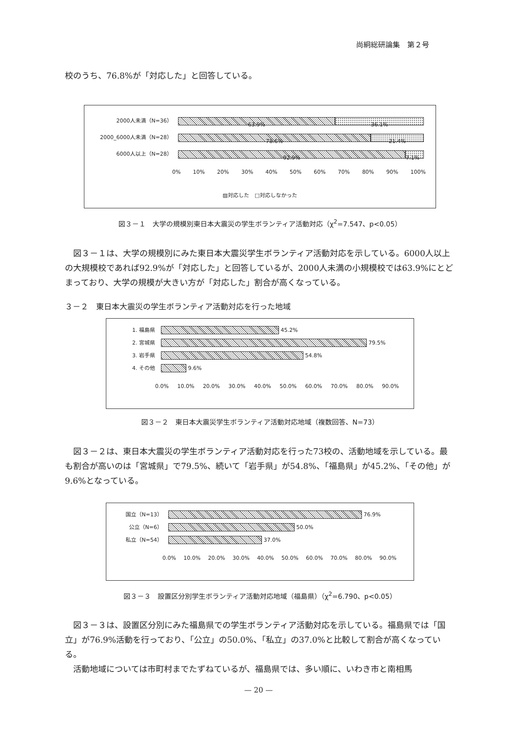尚絅総研論集　第２号
校のうち、76.8%が「対応した」と回答している。
2000人未満（N=36）
63.9% 36.1%
2000_6000人未満（N=28）
78.6% 21.4%
6000人以上（N=28）
92.9% 7.1%
0% 10% 20% 30% 40% 50% 60% 70% 80% 90% 100%
▨対応した　□対応しなかった
図３－１　大学の規模別東日本大震災の学生ボランティア活動対応（χ<sup>2</sup>=7.547、p<0.05）
　図３－１は、大学の規模別にみた東日本大震災学生ボランティア活動対応を示している。6000人以上の大規模校であれば92.9%が「対応した」と回答しているが、2000人未満の小規模校では63.9%にとどまっており、大学の規模が大きい方が「対応した」割合が高くなっている。
３－２　東日本大震災の学生ボランティア活動対応を行った地域
1. 福島県
45.2%
2. 宮城県
79.5%
3. 岩手県
54.8%
4. その他
9.6%
0.0% 10.0% 20.0% 30.0% 40.0% 50.0% 60.0% 70.0% 80.0% 90.0%
図３－２　東日本大震災学生ボランティア活動対応地域（複数回答、N=73）
　図３－２は、東日本大震災の学生ボランティア活動対応を行った73校の、活動地域を示している。最も割合が高いのは「宮城県」で79.5%、続いて「岩手県」が54.8%、「福島県」が45.2%、「その他」が9.6%となっている。
国立（N=13）
76.9%
公立（N=6）
50.0%
私立（N=54）
37.0%
0.0% 10.0% 20.0% 30.0% 40.0% 50.0% 60.0% 70.0% 80.0% 90.0%
図３－３　設置区分別学生ボランティア活動対応地域（福島県）（χ<sup>2</sup>=6.790、p<0.05）
　図３－３は、設置区分別にみた福島県での学生ボランティア活動対応を示している。福島県では「国立」が76.9%活動を行っており、「公立」の50.0%、「私立」の37.0%と比較して割合が高くなっている。
　活動地域については市町村までたずねているが、福島県では、多い順に、いわき市と南相馬
— 20 —